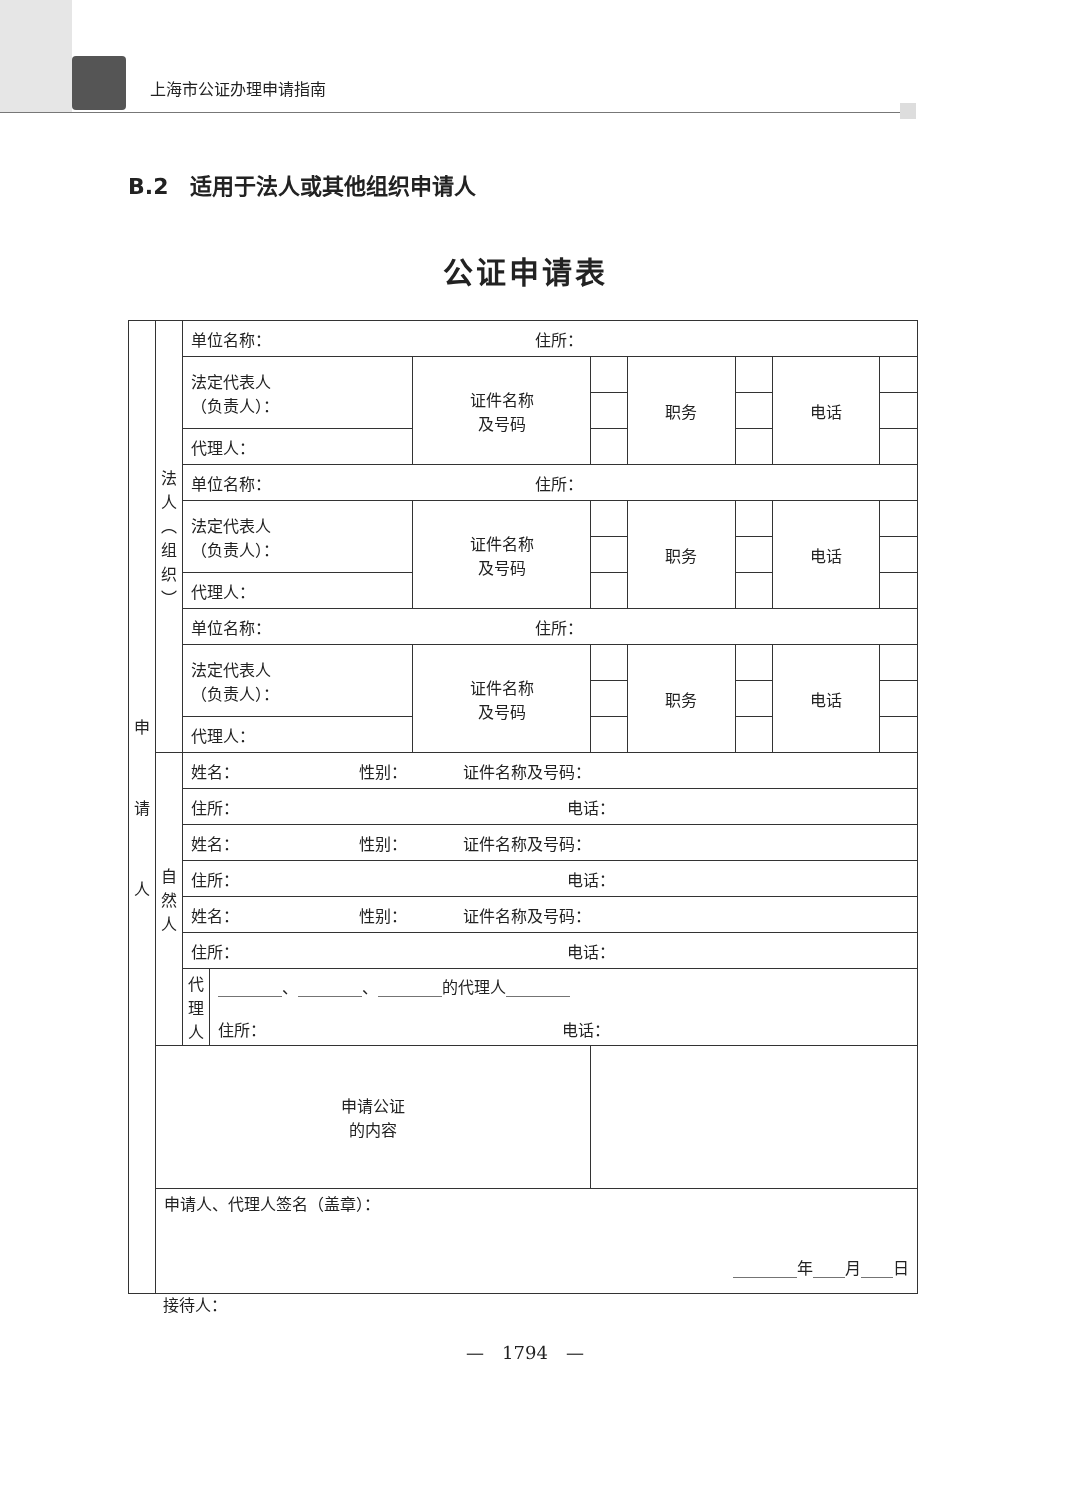上海市公证办理申请指南
B.2　适用于法人或其他组织申请人
公证申请表
| 申 请 人 | 法 人 ︵ 组 织 ︶ | 单位名称： 住所： | | | | | | |
| | | 法定代表人 （负责人）： | 证件名称 及号码 | | 职务 | | 电话 | |
| | | 代理人： | | | | | | |
| | | 单位名称： 住所： | | | | | | |
| | | 法定代表人 （负责人）： | 证件名称 及号码 | | 职务 | | 电话 | |
| | | 代理人： | | | | | | |
| | | 单位名称： 住所： | | | | | | |
| | | 法定代表人 （负责人）： | 证件名称 及号码 | | 职务 | | 电话 | |
| | | 代理人： | | | | | | |
| | 自 然 人 | 姓名： 性别： 证件名称及号码： | | | | | | |
| | | 住所： 电话： | | | | | | |
| | | 姓名： 性别： 证件名称及号码： | | | | | | |
| | | 住所： 电话： | | | | | | |
| | | 姓名： 性别： 证件名称及号码： | | | | | | |
| | | 住所： 电话： | | | | | | |
| | | / 代 理 人 / ________、________、________的代理人________ 住所： 电话： / | | | | | | |
| | 申请公证 的内容 | | | | | | | |
| | 申请人、代理人签名（盖章）： ________年____月____日 | | | | | | | |
接待人：
—　1794　—